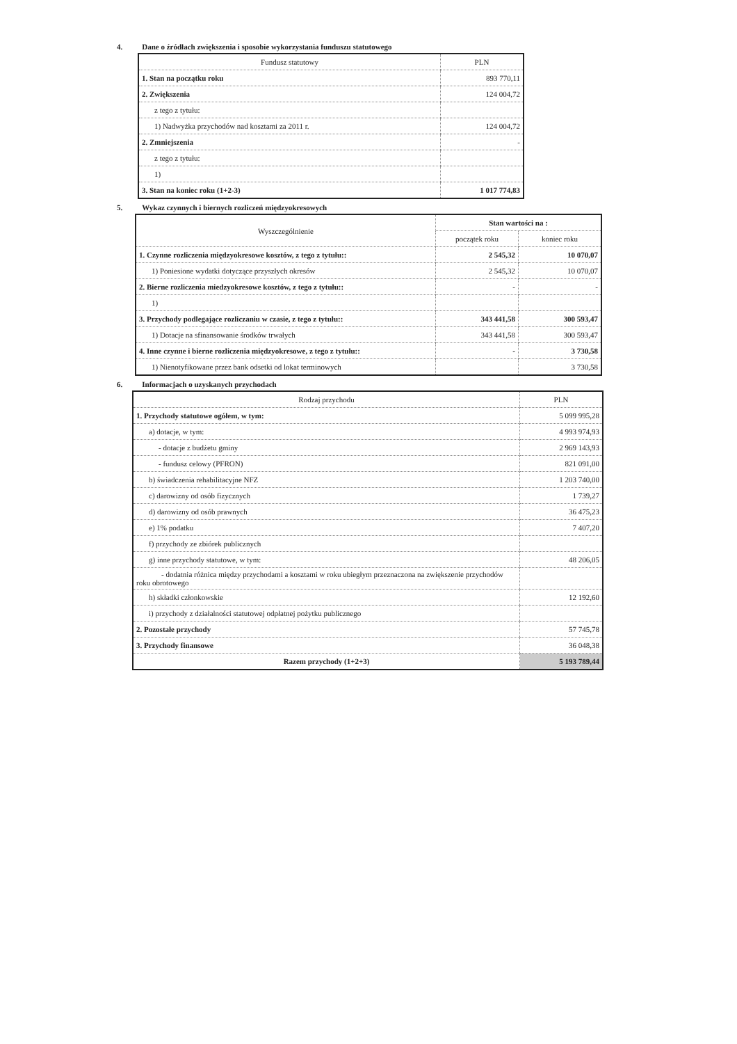4. Dane o źródłach zwiększenia i sposobie wykorzystania funduszu statutowego
| Fundusz statutowy | PLN |
| --- | --- |
| 1. Stan na początku roku | 893 770,11 |
| 2. Zwiększenia | 124 004,72 |
| z tego z tytułu: | |
| 1) Nadwyżka przychodów nad kosztami za 2011 r. | 124 004,72 |
| 2. Zmniejszenia | - |
| z tego z tytułu: | |
| 1) | |
| 3. Stan na koniec roku (1+2-3) | 1 017 774,83 |
5. Wykaz czynnych i biernych rozliczeń międzyokresowych
| Wyszczególnienie | Stan wartości na : | |
| --- | --- | --- |
| | początek roku | koniec roku |
| 1. Czynne rozliczenia międzyokresowe kosztów, z tego z tytułu:: | 2 545,32 | 10 070,07 |
| 1) Poniesione wydatki dotyczące przyszłych okresów | 2 545,32 | 10 070,07 |
| 2. Bierne rozliczenia miedzyokresowe kosztów, z tego z tytułu:: | - | - |
| 1) | | |
| 3. Przychody podlegające rozliczaniu w czasie, z tego z tytułu:: | 343 441,58 | 300 593,47 |
| 1) Dotacje na sfinansowanie środków trwałych | 343 441,58 | 300 593,47 |
| 4. Inne czynne i bierne rozliczenia międzyokresowe, z tego z tytułu:: | - | 3 730,58 |
| 1) Nienotyfikowane przez bank odsetki od lokat terminowych | | 3 730,58 |
6. Informacjach o uzyskanych przychodach
| Rodzaj przychodu | PLN |
| --- | --- |
| 1. Przychody statutowe ogółem, w tym: | 5 099 995,28 |
| a) dotacje, w tym: | 4 993 974,93 |
| - dotacje z budżetu gminy | 2 969 143,93 |
| - fundusz celowy (PFRON) | 821 091,00 |
| b) świadczenia rehabilitacyjne NFZ | 1 203 740,00 |
| c) darowizny od osób fizycznych | 1 739,27 |
| d) darowizny od osób prawnych | 36 475,23 |
| e) 1% podatku | 7 407,20 |
| f) przychody ze zbiórek publicznych | |
| g) inne przychody statutowe, w tym: | 48 206,05 |
| - dodatnia różnica między przychodami a kosztami w roku ubiegłym przeznaczona na zwiększenie przychodów roku obrotowego | |
| h) składki członkowskie | 12 192,60 |
| i) przychody z działalności statutowej odpłatnej pożytku publicznego | |
| 2. Pozostałe przychody | 57 745,78 |
| 3. Przychody finansowe | 36 048,38 |
| Razem przychody (1+2+3) | 5 193 789,44 |